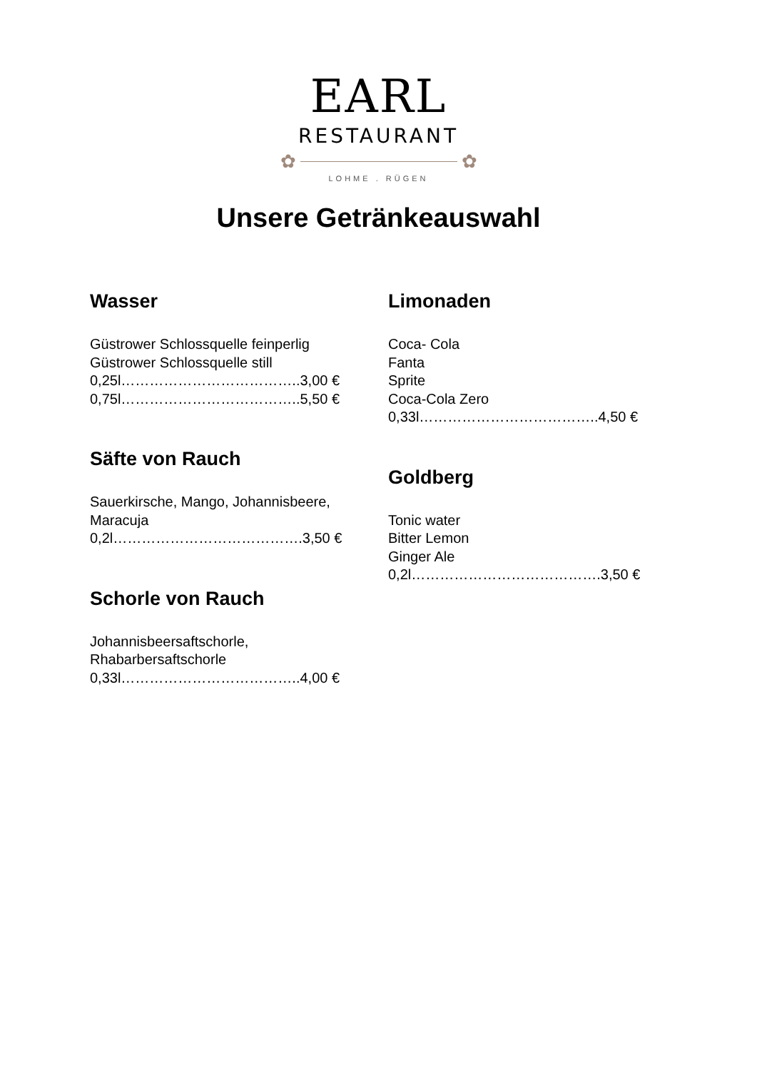EARL
RESTAURANT
✿ ✿
LOHME . RÜGEN
Unsere Getränkeauswahl
Wasser
Güstrower Schlossquelle feinperlig
Güstrower Schlossquelle still
0,25l………………………………..3,00 €
0,75l………………………………..5,50 €
Säfte von Rauch
Sauerkirsche, Mango, Johannisbeere,
Maracuja
0,2l………………………………….3,50 €
Schorle von Rauch
Johannisbeersaftschorle,
Rhabarbersaftschorle
0,33l………………………………..4,00 €
Limonaden
Coca- Cola
Fanta
Sprite
Coca-Cola Zero
0,33l………………………………..4,50 €
Goldberg
Tonic water
Bitter Lemon
Ginger Ale
0,2l………………………………….3,50 €